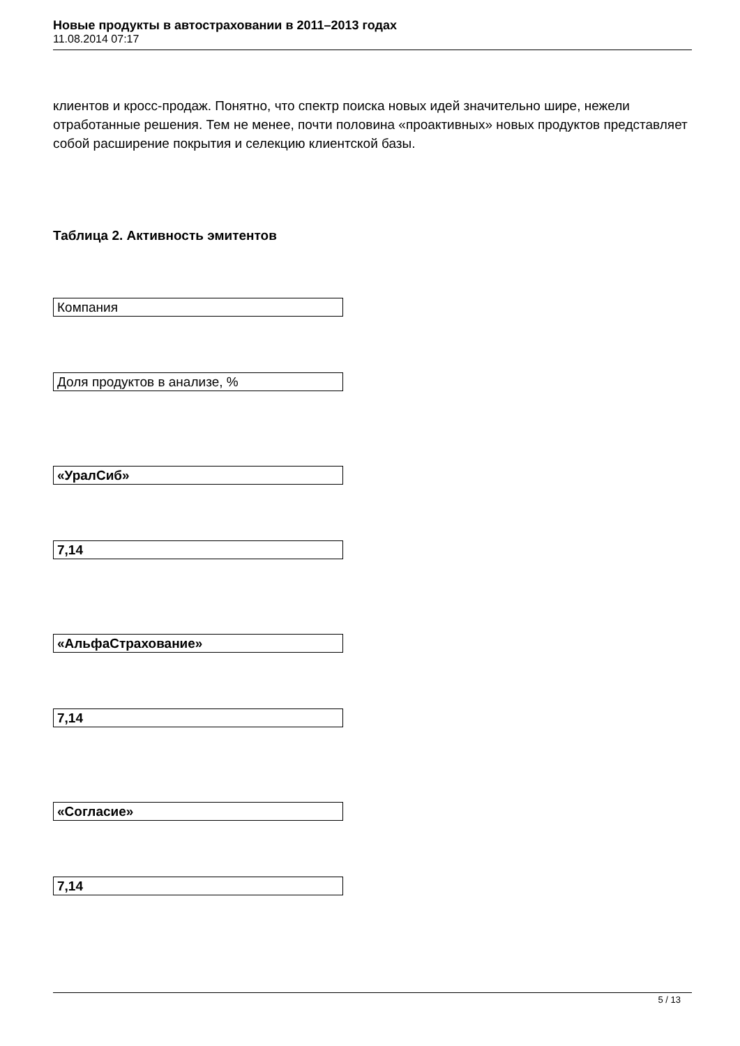Новые продукты в автостраховании в 2011–2013 годах
11.08.2014 07:17
клиентов и кросс-продаж. Понятно, что спектр поиска новых идей значительно шире, нежели отработанные решения. Тем не менее, почти половина «проактивных» новых продуктов представляет собой расширение покрытия и селекцию клиентской базы.
Таблица 2. Активность эмитентов
Компания
Доля продуктов в анализе, %
«УралСиб»
7,14
«АльфаСтрахование»
7,14
«Согласие»
7,14
5 / 13